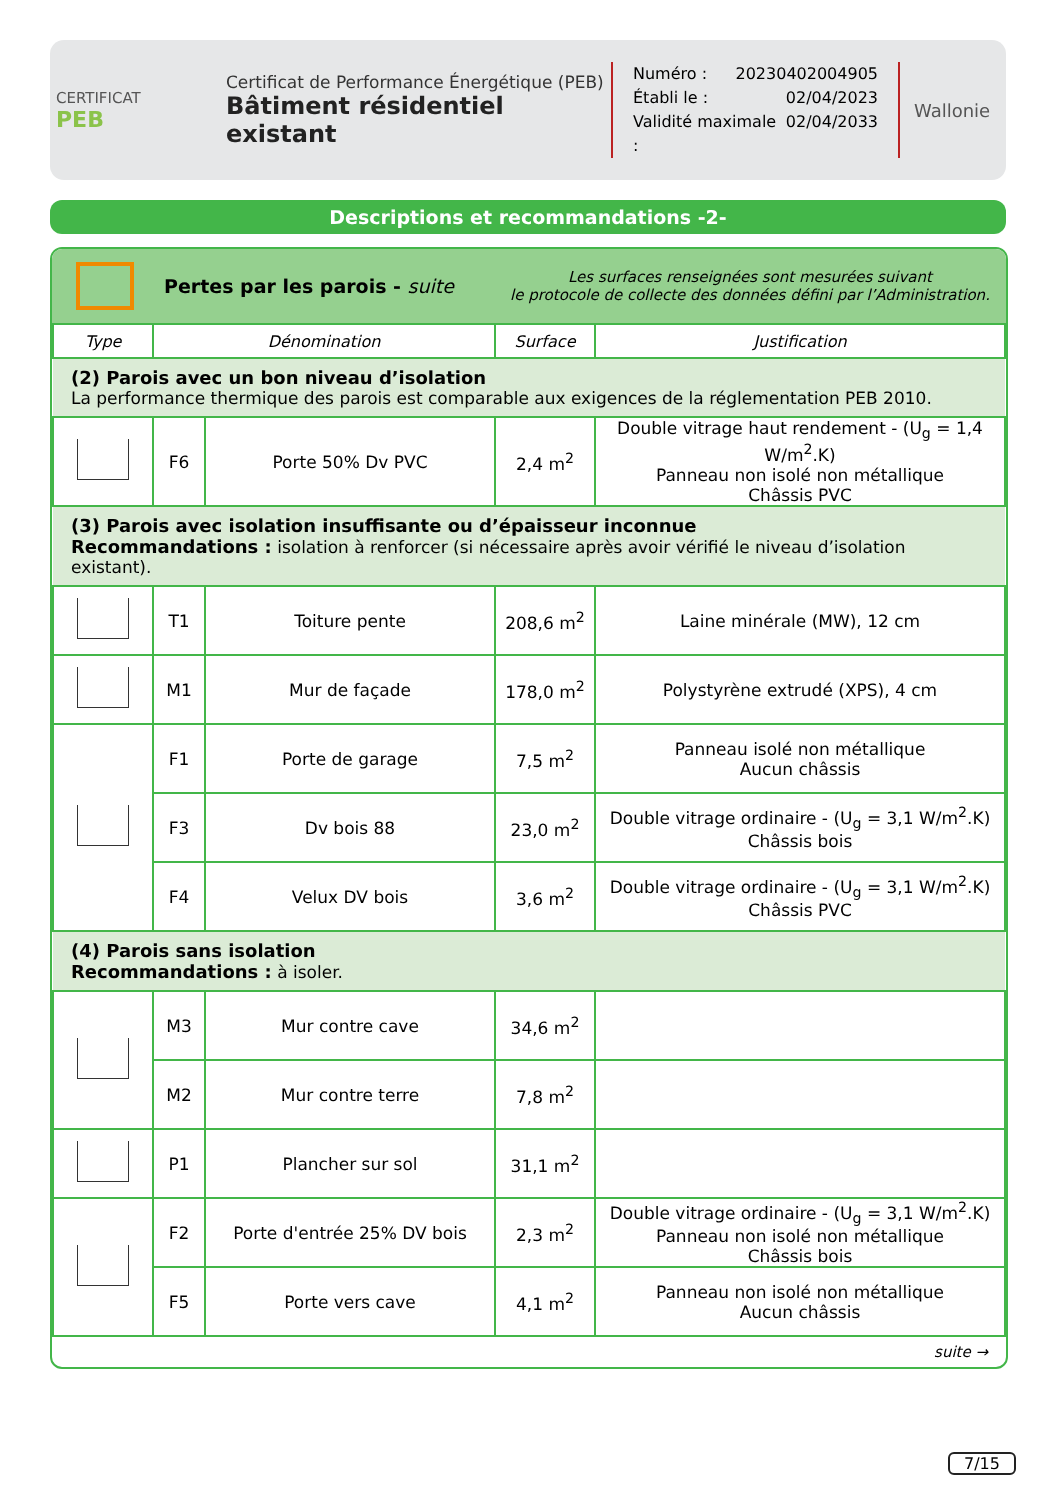CERTIFICAT
PEB
Certificat de Performance Énergétique (PEB)
Bâtiment résidentiel existant
Numéro : 20230402004905
Établi le : 02/04/2023
Validité maximale : 02/04/2033
Wallonie
Descriptions et recommandations -2-
Pertes par les parois - suite
Les surfaces renseignées sont mesurées suivant
le protocole de collecte des données défini par l’Administration.
| Type | Dénomination | | Surface | Justification |
| --- | --- | --- | --- | --- |
| (2) Parois avec un bon niveau d’isolation La performance thermique des parois est comparable aux exigences de la réglementation PEB 2010. | | | | |
| | F6 | Porte 50% Dv PVC | 2,4 m<sup>2</sup> | Double vitrage haut rendement - (U<sub>g</sub> = 1,4 W/m<sup>2</sup>.K) Panneau non isolé non métallique Châssis PVC |
| (3) Parois avec isolation insuffisante ou d’épaisseur inconnue Recommandations : isolation à renforcer (si nécessaire après avoir vérifié le niveau d’isolation existant). | | | | |
| | T1 | Toiture pente | 208,6 m<sup>2</sup> | Laine minérale (MW), 12 cm |
| | M1 | Mur de façade | 178,0 m<sup>2</sup> | Polystyrène extrudé (XPS), 4 cm |
| | F1 | Porte de garage | 7,5 m<sup>2</sup> | Panneau isolé non métallique Aucun châssis |
| | F3 | Dv bois 88 | 23,0 m<sup>2</sup> | Double vitrage ordinaire - (U<sub>g</sub> = 3,1 W/m<sup>2</sup>.K) Châssis bois |
| | F4 | Velux DV bois | 3,6 m<sup>2</sup> | Double vitrage ordinaire - (U<sub>g</sub> = 3,1 W/m<sup>2</sup>.K) Châssis PVC |
| (4) Parois sans isolation Recommandations : à isoler. | | | | |
| | M3 | Mur contre cave | 34,6 m<sup>2</sup> | |
| | M2 | Mur contre terre | 7,8 m<sup>2</sup> | |
| | P1 | Plancher sur sol | 31,1 m<sup>2</sup> | |
| | F2 | Porte d'entrée 25% DV bois | 2,3 m<sup>2</sup> | Double vitrage ordinaire - (U<sub>g</sub> = 3,1 W/m<sup>2</sup>.K) Panneau non isolé non métallique Châssis bois |
| | F5 | Porte vers cave | 4,1 m<sup>2</sup> | Panneau non isolé non métallique Aucun châssis |
suite →
7/15